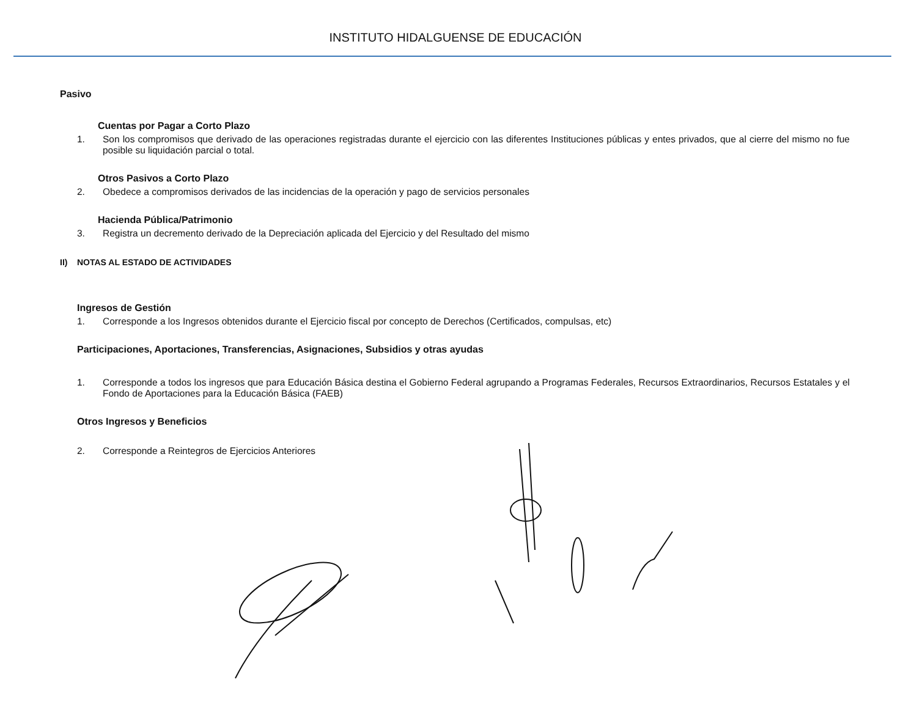INSTITUTO HIDALGUENSE DE EDUCACIÓN
Pasivo
Cuentas por Pagar a Corto Plazo
1. Son los compromisos que derivado de las operaciones registradas durante el ejercicio con las diferentes Instituciones públicas y entes privados, que al cierre del mismo no fue posible su liquidación parcial o total.
Otros Pasivos a Corto Plazo
2. Obedece a compromisos derivados de las incidencias de la operación y pago de servicios personales
Hacienda Pública/Patrimonio
3. Registra un decremento derivado de la Depreciación aplicada del Ejercicio y del Resultado del mismo
II) NOTAS AL ESTADO DE ACTIVIDADES
Ingresos de Gestión
1. Corresponde a los Ingresos obtenidos durante el Ejercicio fiscal por concepto de Derechos (Certificados, compulsas, etc)
Participaciones, Aportaciones, Transferencias, Asignaciones, Subsidios y otras ayudas
1. Corresponde a todos los ingresos que para Educación Básica destina el Gobierno Federal agrupando a Programas Federales, Recursos Extraordinarios, Recursos Estatales y el Fondo de Aportaciones para la Educación Básica (FAEB)
Otros Ingresos y Beneficios
2. Corresponde a Reintegros de Ejercicios Anteriores